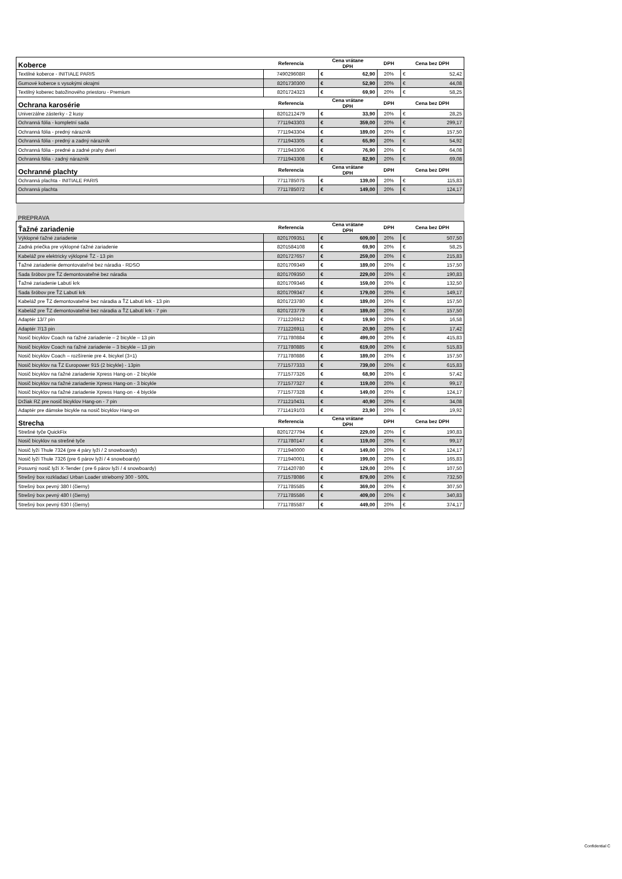| Koberce | Referencia | Cena vrátane DPH | | DPH | Cena bez DPH | |
| --- | --- | --- | --- | --- | --- | --- |
| Textilné koberce - INITIALE PARIS | 749029608R | € | 62,90 | 20% | € | 52,42 |
| Gumové koberce s vysokými okrajmi | 8201730300 | € | 52,90 | 20% | € | 44,08 |
| Textilný koberec batožinového priestoru - Premium | 8201724323 | € | 69,90 | 20% | € | 58,25 |
| Ochrana karosérie | Referencia | Cena vrátane DPH | | DPH | Cena bez DPH | |
| Univerzálne zásterky - 2 kusy | 8201212479 | € | 33,90 | 20% | € | 28,25 |
| Ochranná fólia - kompletní sada | 7711943303 | € | 359,00 | 20% | € | 299,17 |
| Ochranná fólia - predný nárazník | 7711943304 | € | 189,00 | 20% | € | 157,50 |
| Ochranná fólia - predný a zadný nárazník | 7711943305 | € | 65,90 | 20% | € | 54,92 |
| Ochranná fólia - predné a zadné prahy dverí | 7711943306 | € | 76,90 | 20% | € | 64,08 |
| Ochranná fólia - zadný nárazník | 7711943308 | € | 82,90 | 20% | € | 69,08 |
| Ochranné plachty | Referencia | Cena vrátane DPH | | DPH | Cena bez DPH | |
| Ochranná plachta - INITIALE PARIS | 7711785075 | € | 139,00 | 20% | € | 115,83 |
| Ochranná plachta | 7711785072 | € | 149,00 | 20% | € | 124,17 |
| PREPRAVA | | | | | | |
| Ťažné zariadenie | Referencia | Cena vrátane DPH | | DPH | Cena bez DPH | |
| Výklopné ťažné zariadenie | 8201709351 | € | 609,00 | 20% | € | 507,50 |
| Zadná priečka pre výklopné ťažné zariadenie | 8201584108 | € | 69,90 | 20% | € | 58,25 |
| Kabeláž pre elektricky výklopné ŤZ - 13 pin | 8201727657 | € | 259,00 | 20% | € | 215,83 |
| Ťažné zariadenie demontovateľné bez náradia - RDSO | 8201709349 | € | 189,00 | 20% | € | 157,50 |
| Sada šróbov pre ŤZ demontovateľné bez náradia | 8201709350 | € | 229,00 | 20% | € | 190,83 |
| Ťažné zariadenie Labutí krk | 8201709346 | € | 159,00 | 20% | € | 132,50 |
| Sada šróbov pre ŤZ Labutí krk | 8201709347 | € | 179,00 | 20% | € | 149,17 |
| Kabeláž pre ŤZ demontovateľné bez náradia a ŤZ Labutí krk - 13 pin | 8201723780 | € | 189,00 | 20% | € | 157,50 |
| Kabeláž pre ŤZ demontovateľné bez náradia a ŤZ Labutí krk - 7 pin | 8201723779 | € | 189,00 | 20% | € | 157,50 |
| Adaptér 13/7 pin | 7711226912 | € | 19,90 | 20% | € | 16,58 |
| Adaptér 7/13 pin | 7711226911 | € | 20,90 | 20% | € | 17,42 |
| Nosič bicyklov Coach na ťažné zariadenie – 2 bicykle – 13 pin | 7711780884 | € | 499,00 | 20% | € | 415,83 |
| Nosič bicyklov Coach na ťažné zariadenie – 3 bicykle – 13 pin | 7711780885 | € | 619,00 | 20% | € | 515,83 |
| Nosič bicyklov Coach – rozšírenie pre 4. bicykel (3+1) | 7711780886 | € | 189,00 | 20% | € | 157,50 |
| Nosič bicyklov na ŤZ Europower 915 (2 bicykle) - 13pin | 7711577333 | € | 739,00 | 20% | € | 615,83 |
| Nosič bicyklov na ťažné zariadenie Xpress Hang-on - 2 bicykle | 7711577326 | € | 68,90 | 20% | € | 57,42 |
| Nosič bicyklov na ťažné zariadenie Xpress Hang-on - 3 bicykle | 7711577327 | € | 119,00 | 20% | € | 99,17 |
| Nosič bicyklov na ťažné zariadenie Xpress Hang-on - 4 biyckle | 7711577328 | € | 149,00 | 20% | € | 124,17 |
| Držiak RZ pre nosič bicyklov Hang-on - 7 pin | 7711210431 | € | 40,90 | 20% | € | 34,08 |
| Adaptér pre dámske bicykle na nosič bicyklov Hang-on | 7711419103 | € | 23,90 | 20% | € | 19,92 |
| Strecha | Referencia | Cena vrátane DPH | | DPH | Cena bez DPH | |
| Strešné tyče QuickFix | 8201727794 | € | 229,00 | 20% | € | 190,83 |
| Nosič bicyklov na strešné tyče | 7711780147 | € | 119,00 | 20% | € | 99,17 |
| Nosič lyží Thule 7324 (pre 4 páry lyží / 2 snowboardy) | 7711940000 | € | 149,00 | 20% | € | 124,17 |
| Nosič lyží Thule 7326 (pre 6 párov lyží / 4 snowboardy) | 7711940001 | € | 199,00 | 20% | € | 165,83 |
| Posuvný nosič lyží X-Tender ( pre 6 párov lyží / 4 snowboardy) | 7711420780 | € | 129,00 | 20% | € | 107,50 |
| Strešný box rozkladací Urban Loader strieborný 300 - 500L | 7711578086 | € | 879,00 | 20% | € | 732,50 |
| Strešný box pevný 380 l (čierny) | 7711785585 | € | 369,00 | 20% | € | 307,50 |
| Strešný box pevný 480 l (čierny) | 7711785586 | € | 409,00 | 20% | € | 340,83 |
| Strešný box pevný 630 l (čierny) | 7711785587 | € | 449,00 | 20% | € | 374,17 |
Confidential C